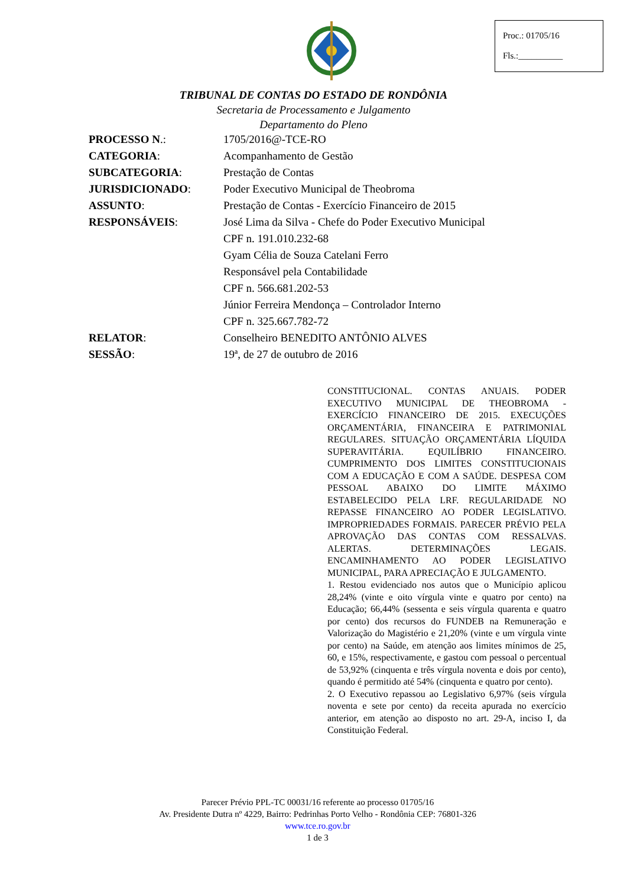Proc.: 01705/16
Fls.:__________
TRIBUNAL DE CONTAS DO ESTADO DE RONDÔNIA
Secretaria de Processamento e Julgamento
Departamento do Pleno
PROCESSO N.: 1705/2016@-TCE-RO
CATEGORIA: Acompanhamento de Gestão
SUBCATEGORIA: Prestação de Contas
JURISDICIONADO: Poder Executivo Municipal de Theobroma
ASSUNTO: Prestação de Contas - Exercício Financeiro de 2015
RESPONSÁVEIS: José Lima da Silva - Chefe do Poder Executivo Municipal
CPF n. 191.010.232-68
Gyam Célia de Souza Catelani Ferro
Responsável pela Contabilidade
CPF n. 566.681.202-53
Júnior Ferreira Mendonça – Controlador Interno
CPF n. 325.667.782-72
RELATOR: Conselheiro BENEDITO ANTÔNIO ALVES
SESSÃO: 19ª, de 27 de outubro de 2016
CONSTITUCIONAL. CONTAS ANUAIS. PODER EXECUTIVO MUNICIPAL DE THEOBROMA - EXERCÍCIO FINANCEIRO DE 2015. EXECUÇÕES ORÇAMENTÁRIA, FINANCEIRA E PATRIMONIAL REGULARES. SITUAÇÃO ORÇAMENTÁRIA LÍQUIDA SUPERAVITÁRIA. EQUILÍBRIO FINANCEIRO. CUMPRIMENTO DOS LIMITES CONSTITUCIONAIS COM A EDUCAÇÃO E COM A SAÚDE. DESPESA COM PESSOAL ABAIXO DO LIMITE MÁXIMO ESTABELECIDO PELA LRF. REGULARIDADE NO REPASSE FINANCEIRO AO PODER LEGISLATIVO. IMPROPRIEDADES FORMAIS. PARECER PRÉVIO PELA APROVAÇÃO DAS CONTAS COM RESSALVAS. ALERTAS. DETERMINAÇÕES LEGAIS. ENCAMINHAMENTO AO PODER LEGISLATIVO MUNICIPAL, PARA APRECIAÇÃO E JULGAMENTO.
1. Restou evidenciado nos autos que o Município aplicou 28,24% (vinte e oito vírgula vinte e quatro por cento) na Educação; 66,44% (sessenta e seis vírgula quarenta e quatro por cento) dos recursos do FUNDEB na Remuneração e Valorização do Magistério e 21,20% (vinte e um vírgula vinte por cento) na Saúde, em atenção aos limites mínimos de 25, 60, e 15%, respectivamente, e gastou com pessoal o percentual de 53,92% (cinquenta e três vírgula noventa e dois por cento), quando é permitido até 54% (cinquenta e quatro por cento).
2. O Executivo repassou ao Legislativo 6,97% (seis vírgula noventa e sete por cento) da receita apurada no exercício anterior, em atenção ao disposto no art. 29-A, inciso I, da Constituição Federal.
Parecer Prévio PPL-TC 00031/16 referente ao processo 01705/16
Av. Presidente Dutra nº 4229, Bairro: Pedrinhas Porto Velho - Rondônia CEP: 76801-326
www.tce.ro.gov.br
1 de 3